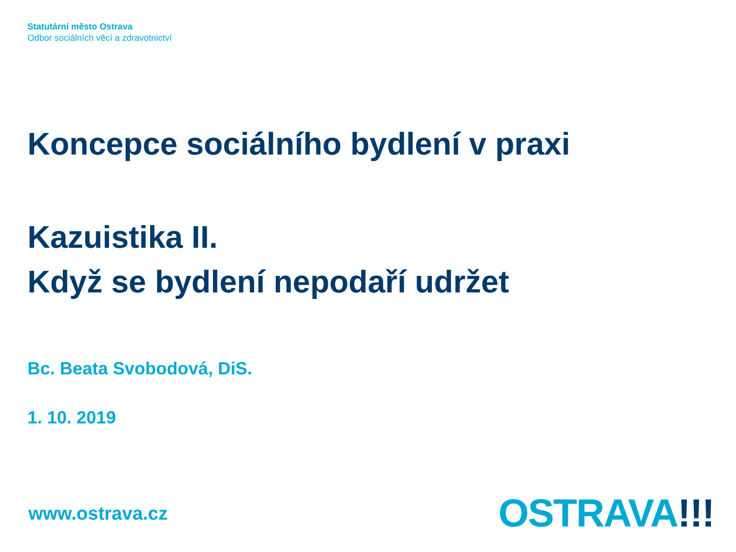Statutární město Ostrava
Odbor sociálních věcí a zdravotnictví
Koncepce sociálního bydlení v praxi
Kazuistika II.
Když se bydlení nepodaří udržet
Bc. Beata Svobodová, DiS.
1. 10. 2019
www.ostrava.cz
OSTRAVA!!!